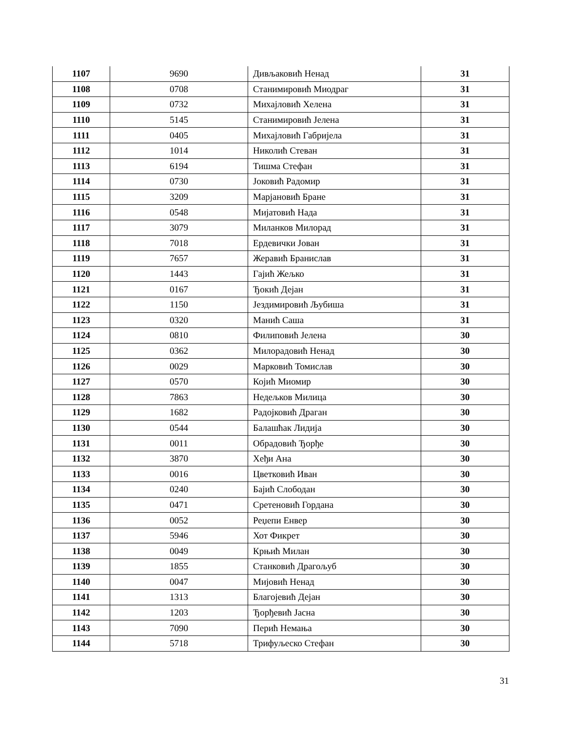| 1107 | 9690 | Дивљаковић Ненад | 31 |
| 1108 | 0708 | Станимировић Миодраг | 31 |
| 1109 | 0732 | Михајловић Хелена | 31 |
| 1110 | 5145 | Станимировић Јелена | 31 |
| 1111 | 0405 | Михајловић Габријела | 31 |
| 1112 | 1014 | Николић Стеван | 31 |
| 1113 | 6194 | Тишма Стефан | 31 |
| 1114 | 0730 | Јоковић Радомир | 31 |
| 1115 | 3209 | Марјановић Бране | 31 |
| 1116 | 0548 | Мијатовић Нада | 31 |
| 1117 | 3079 | Миланков Милорад | 31 |
| 1118 | 7018 | Ердевички Јован | 31 |
| 1119 | 7657 | Жеравић Бранислав | 31 |
| 1120 | 1443 | Гајић Жељко | 31 |
| 1121 | 0167 | Ђокић Дејан | 31 |
| 1122 | 1150 | Јездимировић Љубиша | 31 |
| 1123 | 0320 | Манић Саша | 31 |
| 1124 | 0810 | Филиповић Јелена | 30 |
| 1125 | 0362 | Милорадовић Ненад | 30 |
| 1126 | 0029 | Марковић Томислав | 30 |
| 1127 | 0570 | Којић Миомир | 30 |
| 1128 | 7863 | Недељков Милица | 30 |
| 1129 | 1682 | Радојковић Драган | 30 |
| 1130 | 0544 | Балашћак Лидија | 30 |
| 1131 | 0011 | Обрадовић Ђорђе | 30 |
| 1132 | 3870 | Хеђи Ана | 30 |
| 1133 | 0016 | Цветковић Иван | 30 |
| 1134 | 0240 | Бајић Слободан | 30 |
| 1135 | 0471 | Сретеновић Гордана | 30 |
| 1136 | 0052 | Реџепи Енвер | 30 |
| 1137 | 5946 | Хот Фикрет | 30 |
| 1138 | 0049 | Крњић Милан | 30 |
| 1139 | 1855 | Станковић Драгољуб | 30 |
| 1140 | 0047 | Мијовић Ненад | 30 |
| 1141 | 1313 | Благојевић Дејан | 30 |
| 1142 | 1203 | Ђорђевић Јасна | 30 |
| 1143 | 7090 | Перић Немања | 30 |
| 1144 | 5718 | Трифуљеско Стефан | 30 |
31